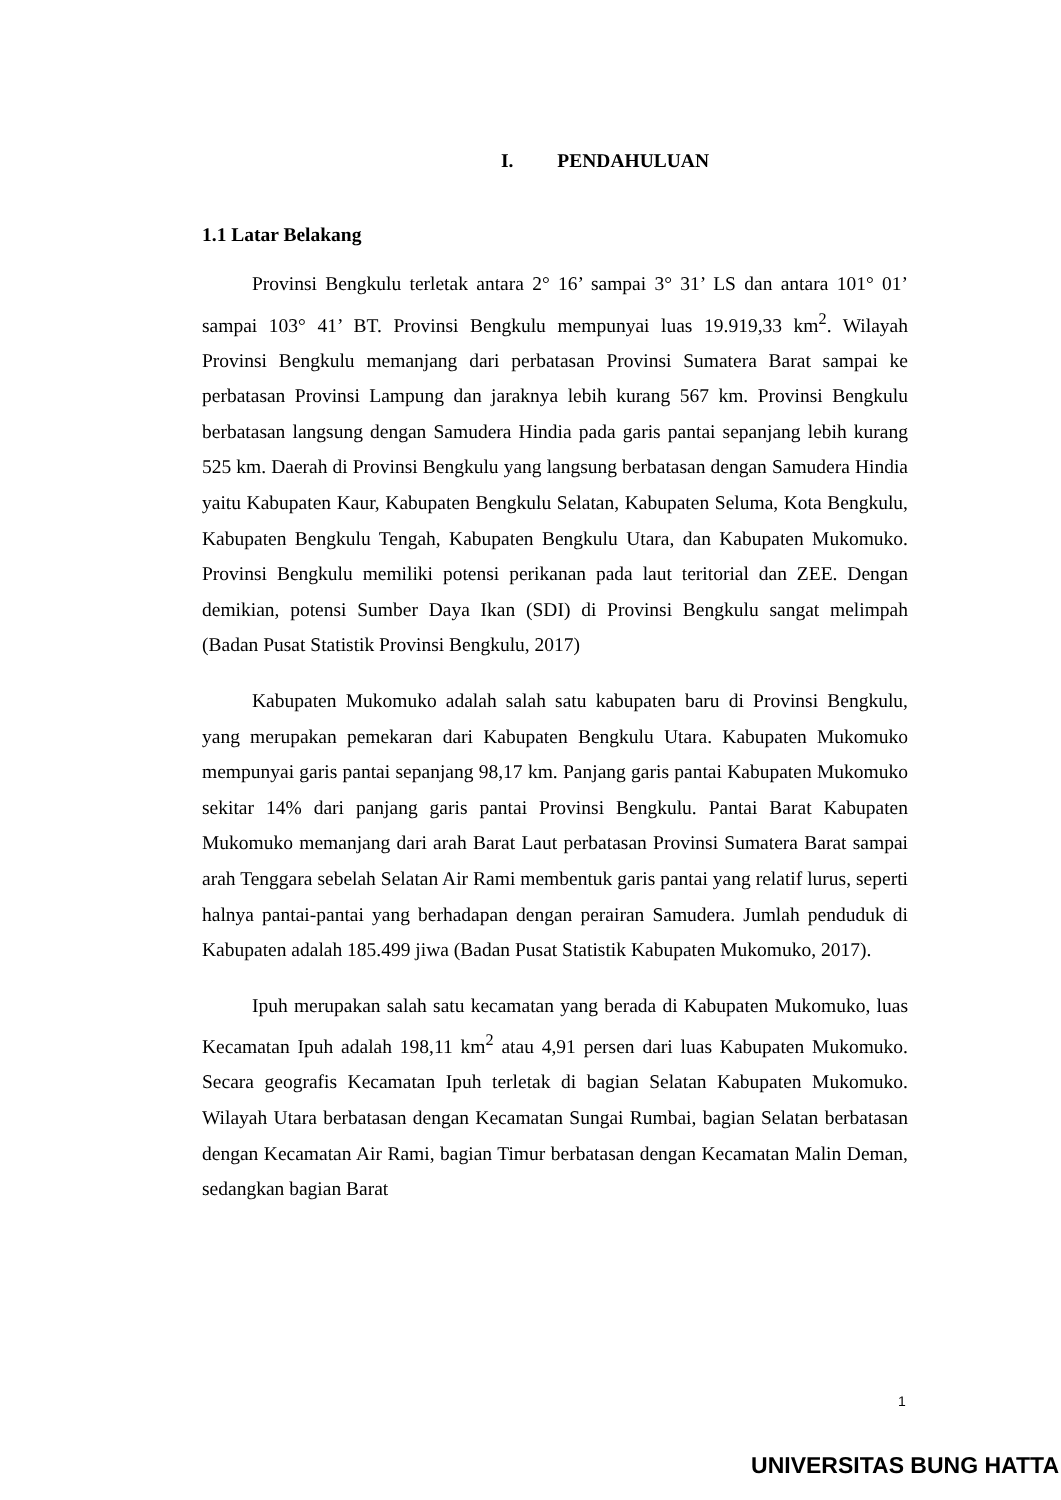I. PENDAHULUAN
1.1 Latar Belakang
Provinsi Bengkulu terletak antara 2° 16’ sampai 3° 31’ LS dan antara 101° 01’ sampai 103° 41’ BT. Provinsi Bengkulu mempunyai luas 19.919,33 km<sup>2</sup>. Wilayah Provinsi Bengkulu memanjang dari perbatasan Provinsi Sumatera Barat sampai ke perbatasan Provinsi Lampung dan jaraknya lebih kurang 567 km. Provinsi Bengkulu berbatasan langsung dengan Samudera Hindia pada garis pantai sepanjang lebih kurang 525 km. Daerah di Provinsi Bengkulu yang langsung berbatasan dengan Samudera Hindia yaitu Kabupaten Kaur, Kabupaten Bengkulu Selatan, Kabupaten Seluma, Kota Bengkulu, Kabupaten Bengkulu Tengah, Kabupaten Bengkulu Utara, dan Kabupaten Mukomuko. Provinsi Bengkulu memiliki potensi perikanan pada laut teritorial dan ZEE. Dengan demikian, potensi Sumber Daya Ikan (SDI) di Provinsi Bengkulu sangat melimpah (Badan Pusat Statistik Provinsi Bengkulu, 2017)
Kabupaten Mukomuko adalah salah satu kabupaten baru di Provinsi Bengkulu, yang merupakan pemekaran dari Kabupaten Bengkulu Utara. Kabupaten Mukomuko mempunyai garis pantai sepanjang 98,17 km. Panjang garis pantai Kabupaten Mukomuko sekitar 14% dari panjang garis pantai Provinsi Bengkulu. Pantai Barat Kabupaten Mukomuko memanjang dari arah Barat Laut perbatasan Provinsi Sumatera Barat sampai arah Tenggara sebelah Selatan Air Rami membentuk garis pantai yang relatif lurus, seperti halnya pantai-pantai yang berhadapan dengan perairan Samudera. Jumlah penduduk di Kabupaten adalah 185.499 jiwa (Badan Pusat Statistik Kabupaten Mukomuko, 2017).
Ipuh merupakan salah satu kecamatan yang berada di Kabupaten Mukomuko, luas Kecamatan Ipuh adalah 198,11 km<sup>2</sup> atau 4,91 persen dari luas Kabupaten Mukomuko. Secara geografis Kecamatan Ipuh terletak di bagian Selatan Kabupaten Mukomuko. Wilayah Utara berbatasan dengan Kecamatan Sungai Rumbai, bagian Selatan berbatasan dengan Kecamatan Air Rami, bagian Timur berbatasan dengan Kecamatan Malin Deman, sedangkan bagian Barat
1
UNIVERSITAS BUNG HATTA